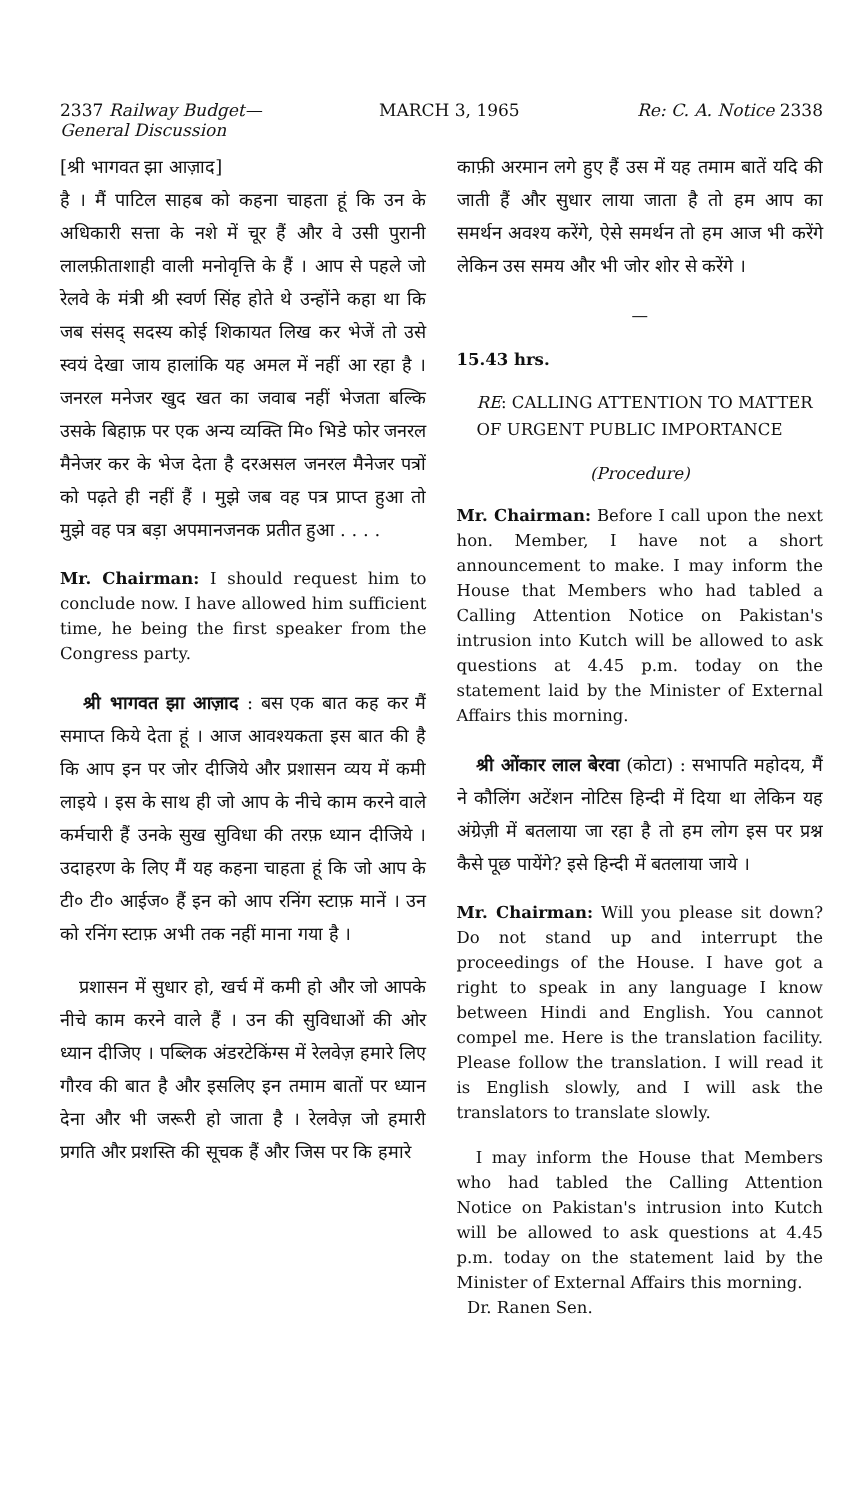2337 Railway Budget—
General Discussion MARCH 3, 1965 Re: C. A. Notice 2338
[श्री भागवत झा आज़ाद]
है । मैं पाटिल साहब को कहना चाहता हूं कि उन के अधिकारी सत्ता के नशे में चूर हैं और वे उसी पुरानी लालफ़ीताशाही वाली मनोवृत्ति के हैं । आप से पहले जो रेलवे के मंत्री श्री स्वर्ण सिंह होते थे उन्होंने कहा था कि जब संसद् सदस्य कोई शिकायत लिख कर भेजें तो उसे स्वयं देखा जाय हालांकि यह अमल में नहीं आ रहा है । जनरल मनेजर खुद खत का जवाब नहीं भेजता बल्कि उसके बिहाफ़ पर एक अन्य व्यक्ति मि० भिडे फोर जनरल मैनेजर कर के भेज देता है दरअसल जनरल मैनेजर पत्रों को पढ़ते ही नहीं हैं । मुझे जब वह पत्र प्राप्त हुआ तो मुझे वह पत्र बड़ा अपमानजनक प्रतीत हुआ . . . .
Mr. Chairman: I should request him to conclude now. I have allowed him sufficient time, he being the first speaker from the Congress party.
श्री भागवत झा आज़ाद : बस एक बात कह कर मैं समाप्त किये देता हूं । आज आवश्यकता इस बात की है कि आप इन पर जोर दीजिये और प्रशासन व्यय में कमी लाइये । इस के साथ ही जो आप के नीचे काम करने वाले कर्मचारी हैं उनके सुख सुविधा की तरफ़ ध्यान दीजिये । उदाहरण के लिए मैं यह कहना चाहता हूं कि जो आप के टी० टी० आईज० हैं इन को आप रनिंग स्टाफ़ मानें । उन को रनिंग स्टाफ़ अभी तक नहीं माना गया है ।
प्रशासन में सुधार हो, खर्च में कमी हो और जो आपके नीचे काम करने वाले हैं । उन की सुविधाओं की ओर ध्यान दीजिए । पब्लिक अंडरटेकिंग्स में रेलवेज़ हमारे लिए गौरव की बात है और इसलिए इन तमाम बातों पर ध्यान देना और भी जरूरी हो जाता है । रेलवेज़ जो हमारी प्रगति और प्रशस्ति की सूचक हैं और जिस पर कि हमारे
काफ़ी अरमान लगे हुए हैं उस में यह तमाम बातें यदि की जाती हैं और सुधार लाया जाता है तो हम आप का समर्थन अवश्य करेंगे, ऐसे समर्थन तो हम आज भी करेंगे लेकिन उस समय और भी जोर शोर से करेंगे ।
—
15.43 hrs.
RE: CALLING ATTENTION TO MATTER OF URGENT PUBLIC IMPORTANCE
(Procedure)
Mr. Chairman: Before I call upon the next hon. Member, I have not a short announcement to make. I may inform the House that Members who had tabled a Calling Attention Notice on Pakistan's intrusion into Kutch will be allowed to ask questions at 4.45 p.m. today on the statement laid by the Minister of External Affairs this morning.
श्री ओंकार लाल बेरवा (कोटा) : सभापति महोदय, मैं ने कौलिंग अटेंशन नोटिस हिन्दी में दिया था लेकिन यह अंग्रेज़ी में बतलाया जा रहा है तो हम लोग इस पर प्रश्न कैसे पूछ पायेंगे? इसे हिन्दी में बतलाया जाये ।
Mr. Chairman: Will you please sit down? Do not stand up and interrupt the proceedings of the House. I have got a right to speak in any language I know between Hindi and English. You cannot compel me. Here is the translation facility. Please follow the translation. I will read it is English slowly, and I will ask the translators to translate slowly.
I may inform the House that Members who had tabled the Calling Attention Notice on Pakistan's intrusion into Kutch will be allowed to ask questions at 4.45 p.m. today on the statement laid by the Minister of External Affairs this morning.
Dr. Ranen Sen.